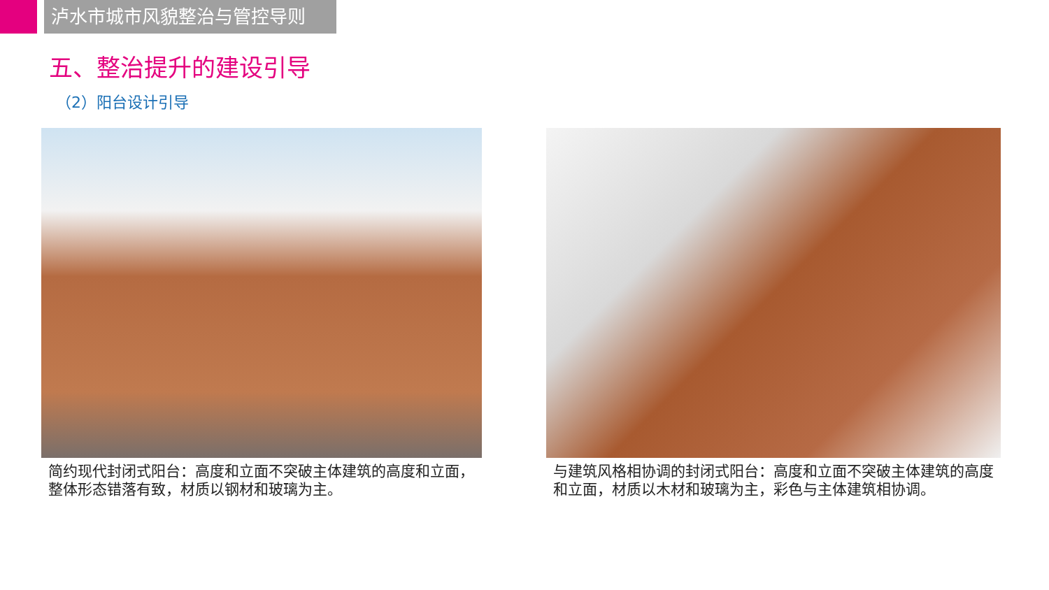泸水市城市风貌整治与管控导则
五、整治提升的建设引导
（2）阳台设计引导
简约现代封闭式阳台：高度和立面不突破主体建筑的高度和立面，整体形态错落有致，材质以钢材和玻璃为主。
与建筑风格相协调的封闭式阳台：高度和立面不突破主体建筑的高度和立面，材质以木材和玻璃为主，彩色与主体建筑相协调。